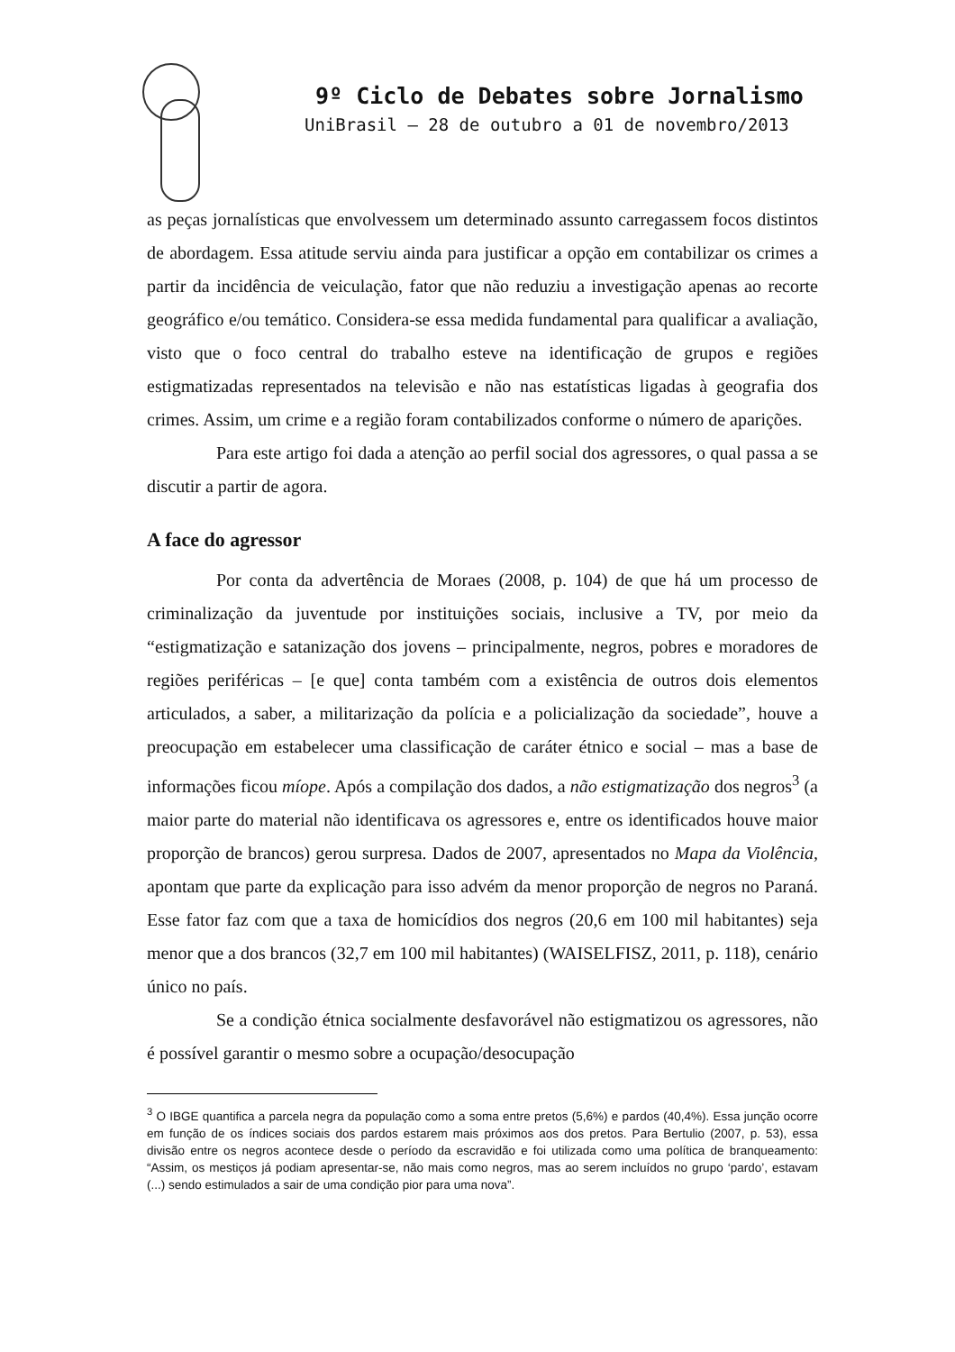9º Ciclo de Debates sobre Jornalismo
UniBrasil – 28 de outubro a 01 de novembro/2013
as peças jornalísticas que envolvessem um determinado assunto carregassem focos distintos de abordagem. Essa atitude serviu ainda para justificar a opção em contabilizar os crimes a partir da incidência de veiculação, fator que não reduziu a investigação apenas ao recorte geográfico e/ou temático. Considera-se essa medida fundamental para qualificar a avaliação, visto que o foco central do trabalho esteve na identificação de grupos e regiões estigmatizadas representados na televisão e não nas estatísticas ligadas à geografia dos crimes. Assim, um crime e a região foram contabilizados conforme o número de aparições.
Para este artigo foi dada a atenção ao perfil social dos agressores, o qual passa a se discutir a partir de agora.
A face do agressor
Por conta da advertência de Moraes (2008, p. 104) de que há um processo de criminalização da juventude por instituições sociais, inclusive a TV, por meio da “estigmatização e satanização dos jovens – principalmente, negros, pobres e moradores de regiões periféricas – [e que] conta também com a existência de outros dois elementos articulados, a saber, a militarização da polícia e a policialização da sociedade”, houve a preocupação em estabelecer uma classificação de caráter étnico e social – mas a base de informações ficou míope. Após a compilação dos dados, a não estigmatização dos negros<sup>3</sup> (a maior parte do material não identificava os agressores e, entre os identificados houve maior proporção de brancos) gerou surpresa. Dados de 2007, apresentados no Mapa da Violência, apontam que parte da explicação para isso advém da menor proporção de negros no Paraná. Esse fator faz com que a taxa de homicídios dos negros (20,6 em 100 mil habitantes) seja menor que a dos brancos (32,7 em 100 mil habitantes) (WAISELFISZ, 2011, p. 118), cenário único no país.
Se a condição étnica socialmente desfavorável não estigmatizou os agressores, não é possível garantir o mesmo sobre a ocupação/desocupação
<sup>3</sup> O IBGE quantifica a parcela negra da população como a soma entre pretos (5,6%) e pardos (40,4%). Essa junção ocorre em função de os índices sociais dos pardos estarem mais próximos aos dos pretos. Para Bertulio (2007, p. 53), essa divisão entre os negros acontece desde o período da escravidão e foi utilizada como uma política de branqueamento: “Assim, os mestiços já podiam apresentar-se, não mais como negros, mas ao serem incluídos no grupo ‘pardo’, estavam (...) sendo estimulados a sair de uma condição pior para uma nova”.